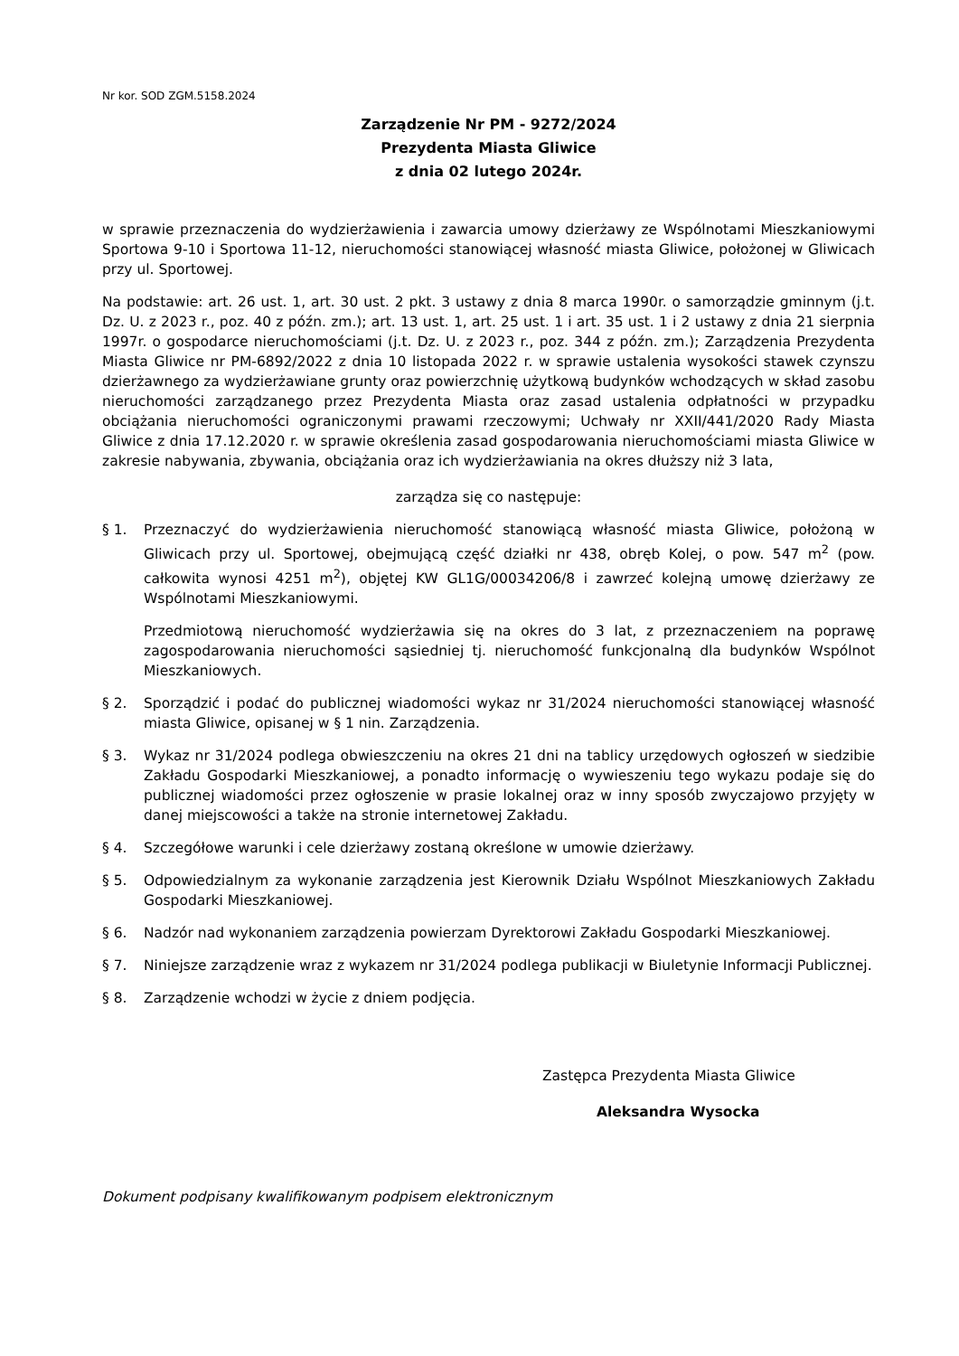Nr kor. SOD ZGM.5158.2024
Zarządzenie Nr PM - 9272/2024
Prezydenta Miasta Gliwice
z dnia 02 lutego 2024r.
w sprawie przeznaczenia do wydzierżawienia i zawarcia umowy dzierżawy ze Wspólnotami Mieszkaniowymi Sportowa 9-10 i Sportowa 11-12, nieruchomości stanowiącej własność miasta Gliwice, położonej w Gliwicach przy ul. Sportowej.
Na podstawie: art. 26 ust. 1, art. 30 ust. 2 pkt. 3 ustawy z dnia 8 marca 1990r. o samorządzie gminnym (j.t. Dz. U. z 2023 r., poz. 40 z późn. zm.); art. 13 ust. 1, art. 25 ust. 1 i art. 35 ust. 1 i 2 ustawy z dnia 21 sierpnia 1997r. o gospodarce nieruchomościami (j.t. Dz. U. z 2023 r., poz. 344 z późn. zm.); Zarządzenia Prezydenta Miasta Gliwice nr PM-6892/2022 z dnia 10 listopada 2022 r. w sprawie ustalenia wysokości stawek czynszu dzierżawnego za wydzierżawiane grunty oraz powierzchnię użytkową budynków wchodzących w skład zasobu nieruchomości zarządzanego przez Prezydenta Miasta oraz zasad ustalenia odpłatności w przypadku obciążania nieruchomości ograniczonymi prawami rzeczowymi; Uchwały nr XXII/441/2020 Rady Miasta Gliwice z dnia 17.12.2020 r. w sprawie określenia zasad gospodarowania nieruchomościami miasta Gliwice w zakresie nabywania, zbywania, obciążania oraz ich wydzierżawiania na okres dłuższy niż 3 lata,
zarządza się co następuje:
§ 1. Przeznaczyć do wydzierżawienia nieruchomość stanowiącą własność miasta Gliwice, położoną w Gliwicach przy ul. Sportowej, obejmującą część działki nr 438, obręb Kolej, o pow. 547 m<sup>2</sup> (pow. całkowita wynosi 4251 m<sup>2</sup>), objętej KW GL1G/00034206/8 i zawrzeć kolejną umowę dzierżawy ze Wspólnotami Mieszkaniowymi.
Przedmiotową nieruchomość wydzierżawia się na okres do 3 lat, z przeznaczeniem na poprawę zagospodarowania nieruchomości sąsiedniej tj. nieruchomość funkcjonalną dla budynków Wspólnot Mieszkaniowych.
§ 2. Sporządzić i podać do publicznej wiadomości wykaz nr 31/2024 nieruchomości stanowiącej własność miasta Gliwice, opisanej w § 1 nin. Zarządzenia.
§ 3. Wykaz nr 31/2024 podlega obwieszczeniu na okres 21 dni na tablicy urzędowych ogłoszeń w siedzibie Zakładu Gospodarki Mieszkaniowej, a ponadto informację o wywieszeniu tego wykazu podaje się do publicznej wiadomości przez ogłoszenie w prasie lokalnej oraz w inny sposób zwyczajowo przyjęty w danej miejscowości a także na stronie internetowej Zakładu.
§ 4. Szczegółowe warunki i cele dzierżawy zostaną określone w umowie dzierżawy.
§ 5. Odpowiedzialnym za wykonanie zarządzenia jest Kierownik Działu Wspólnot Mieszkaniowych Zakładu Gospodarki Mieszkaniowej.
§ 6. Nadzór nad wykonaniem zarządzenia powierzam Dyrektorowi Zakładu Gospodarki Mieszkaniowej.
§ 7. Niniejsze zarządzenie wraz z wykazem nr 31/2024 podlega publikacji w Biuletynie Informacji Publicznej.
§ 8. Zarządzenie wchodzi w życie z dniem podjęcia.
Zastępca Prezydenta Miasta Gliwice
Aleksandra Wysocka
Dokument podpisany kwalifikowanym podpisem elektronicznym